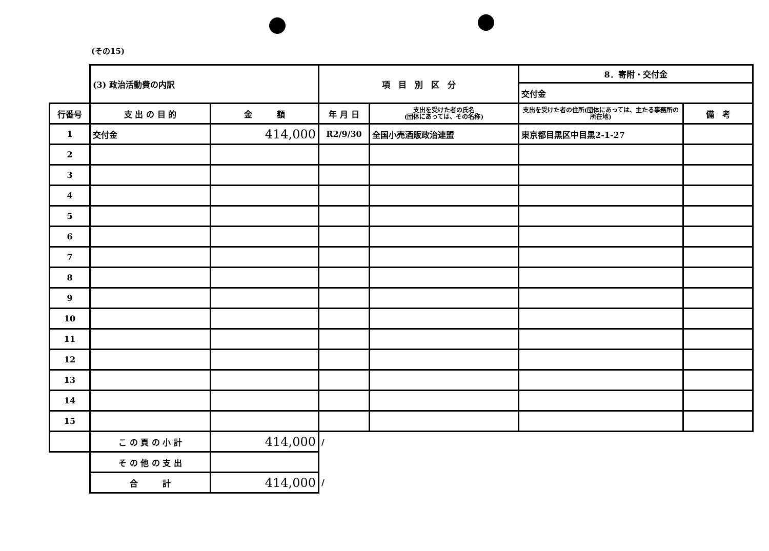(その15)
| | (3) 政治活動費の内訳 | | 項 目 別 区 分 | | 8．寄附・交付金 | |
| | | | | | 交付金 | |
| 行番号 | 支 出 の 目 的 | 金 額 | 年 月 日 | 支出を受けた者の氏名 (団体にあっては、その名称) | 支出を受けた者の住所(団体にあっては、主たる事務所の所在地) | 備 考 |
| 1 | 交付金 | 414,000 | R2/9/30 | 全国小売酒販政治連盟 | 東京都目黒区中目黒2-1-27 | |
| 2 | | | | | | |
| 3 | | | | | | |
| 4 | | | | | | |
| 5 | | | | | | |
| 6 | | | | | | |
| 7 | | | | | | |
| 8 | | | | | | |
| 9 | | | | | | |
| 10 | | | | | | |
| 11 | | | | | | |
| 12 | | | | | | |
| 13 | | | | | | |
| 14 | | | | | | |
| 15 | | | | | | |
| | こ の 頁 の 小 計 | 414,000 | / | | | |
| | そ の 他 の 支 出 | | | | | |
| | 合 計 | 414,000 | / | | | |